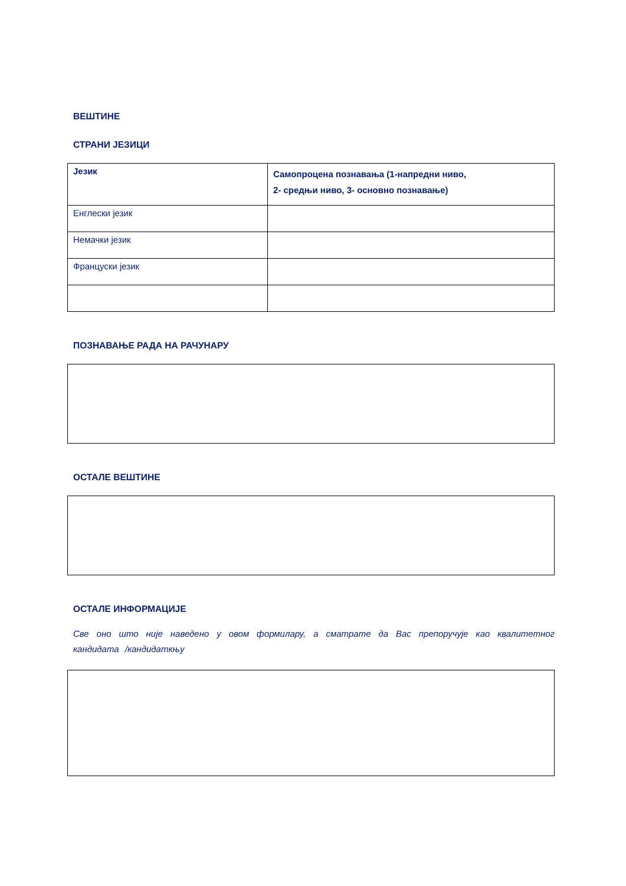ВЕШТИНЕ
СТРАНИ ЈЕЗИЦИ
| Језик | Самопроцена познавања (1-напредни ниво, 2- средњи ниво, 3- основно познавање) |
| Енглески језик | |
| Немачки језик | |
| Француски језик | |
ПОЗНАВАЊЕ РАДА НА РАЧУНАРУ
ОСТАЛЕ ВЕШТИНЕ
ОСТАЛЕ ИНФОРМАЦИЈЕ
Све оно што није наведено у овом формилару, а сматрате да Вас препоручује као квалитетног кандидата /кандидаткњу